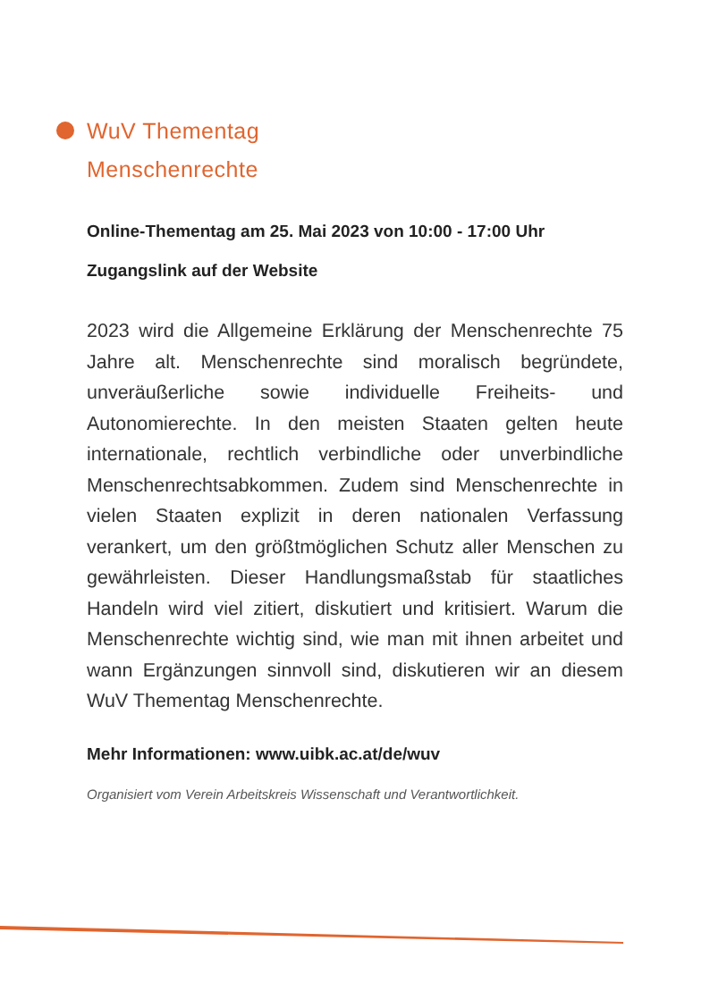WuV Thementag
Menschenrechte
Online-Thementag am 25. Mai 2023 von 10:00 - 17:00 Uhr
Zugangslink auf der Website
2023 wird die Allgemeine Erklärung der Menschenrechte 75 Jahre alt. Menschenrechte sind moralisch begründete, unveräußerliche sowie individuelle Freiheits- und Autonomierechte. In den meisten Staaten gelten heute internationale, rechtlich verbindliche oder unverbindliche Menschenrechtsabkommen. Zudem sind Menschenrechte in vielen Staaten explizit in deren nationalen Verfassung verankert, um den größtmöglichen Schutz aller Menschen zu gewährleisten. Dieser Handlungsmaßstab für staatliches Handeln wird viel zitiert, diskutiert und kritisiert. Warum die Menschenrechte wichtig sind, wie man mit ihnen arbeitet und wann Ergänzungen sinnvoll sind, diskutieren wir an diesem WuV Thementag Menschenrechte.
Mehr Informationen: www.uibk.ac.at/de/wuv
Organisiert vom Verein Arbeitskreis Wissenschaft und Verantwortlichkeit.